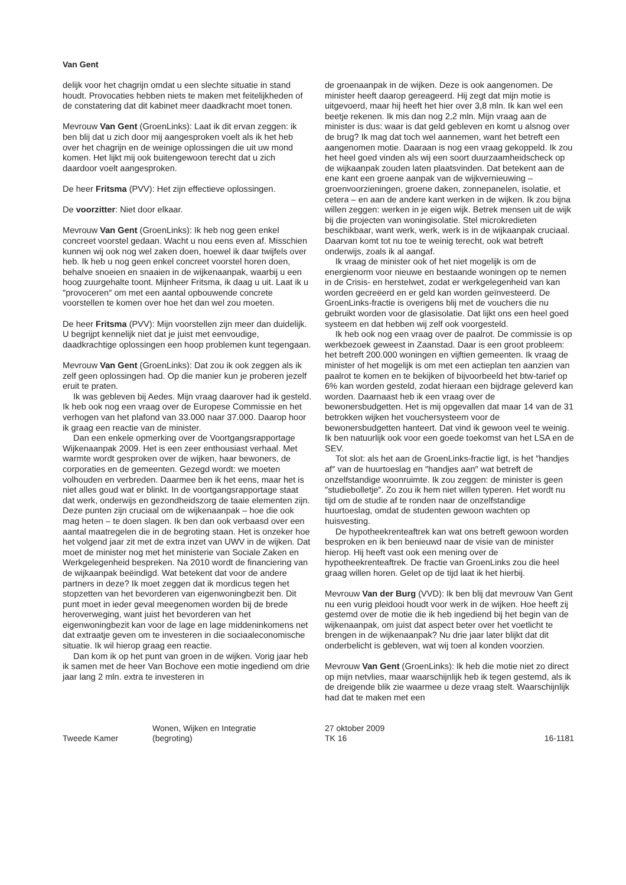Van Gent
delijk voor het chagrijn omdat u een slechte situatie in stand houdt. Provocaties hebben niets te maken met feitelijkheden of de constatering dat dit kabinet meer daadkracht moet tonen.
Mevrouw Van Gent (GroenLinks): Laat ik dit ervan zeggen: ik ben blij dat u zich door mij aangesproken voelt als ik het heb over het chagrijn en de weinige oplossingen die uit uw mond komen. Het lijkt mij ook buitengewoon terecht dat u zich daardoor voelt aangesproken.
De heer Fritsma (PVV): Het zijn effectieve oplossingen.
De voorzitter: Niet door elkaar.
Mevrouw Van Gent (GroenLinks): Ik heb nog geen enkel concreet voorstel gedaan. Wacht u nou eens even af. Misschien kunnen wij ook nog wel zaken doen, hoewel ik daar twijfels over heb. Ik heb u nog geen enkel concreet voorstel horen doen, behalve snoeien en snaaien in de wijkenaanpak, waarbij u een hoog zuurgehalte toont. Mijnheer Fritsma, ik daag u uit. Laat ik u ″provoceren″ om met een aantal opbouwende concrete voorstellen te komen over hoe het dan wel zou moeten.
De heer Fritsma (PVV): Mijn voorstellen zijn meer dan duidelijk. U begrijpt kennelijk niet dat je juist met eenvoudige, daadkrachtige oplossingen een hoop problemen kunt tegengaan.
Mevrouw Van Gent (GroenLinks): Dat zou ik ook zeggen als ik zelf geen oplossingen had. Op die manier kun je proberen jezelf eruit te praten.
Ik was gebleven bij Aedes. Mijn vraag daarover had ik gesteld. Ik heb ook nog een vraag over de Europese Commissie en het verhogen van het plafond van 33.000 naar 37.000. Daarop hoor ik graag een reactie van de minister.
Dan een enkele opmerking over de Voortgangsrapportage Wijkenaanpak 2009. Het is een zeer enthousiast verhaal. Met warmte wordt gesproken over de wijken, haar bewoners, de corporaties en de gemeenten. Gezegd wordt: we moeten volhouden en verbreden. Daarmee ben ik het eens, maar het is niet alles goud wat er blinkt. In de voortgangsrapportage staat dat werk, onderwijs en gezondheidszorg de taaie elementen zijn. Deze punten zijn cruciaal om de wijkenaanpak – hoe die ook mag heten – te doen slagen. Ik ben dan ook verbaasd over een aantal maatregelen die in de begroting staan. Het is onzeker hoe het volgend jaar zit met de extra inzet van UWV in de wijken. Dat moet de minister nog met het ministerie van Sociale Zaken en Werkgelegenheid bespreken. Na 2010 wordt de financiering van de wijkaanpak beëindigd. Wat betekent dat voor de andere partners in deze? Ik moet zeggen dat ik mordicus tegen het stopzetten van het bevorderen van eigenwoningbezit ben. Dit punt moet in ieder geval meegenomen worden bij de brede heroverweging, want juist het bevorderen van het eigenwoningbezit kan voor de lage en lage middeninkomens net dat extraatje geven om te investeren in die sociaaleconomische situatie. Ik wil hierop graag een reactie.
Dan kom ik op het punt van groen in de wijken. Vorig jaar heb ik samen met de heer Van Bochove een motie ingediend om drie jaar lang 2 mln. extra te investeren in
de groenaanpak in de wijken. Deze is ook aangenomen. De minister heeft daarop gereageerd. Hij zegt dat mijn motie is uitgevoerd, maar hij heeft het hier over 3,8 mln. Ik kan wel een beetje rekenen. Ik mis dan nog 2,2 mln. Mijn vraag aan de minister is dus: waar is dat geld gebleven en komt u alsnog over de brug? Ik mag dat toch wel aannemen, want het betreft een aangenomen motie. Daaraan is nog een vraag gekoppeld. Ik zou het heel goed vinden als wij een soort duurzaamheidscheck op de wijkaanpak zouden laten plaatsvinden. Dat betekent aan de ene kant een groene aanpak van de wijkvernieuwing – groenvoorzieningen, groene daken, zonnepanelen, isolatie, et cetera – en aan de andere kant werken in de wijken. Ik zou bijna willen zeggen: werken in je eigen wijk. Betrek mensen uit de wijk bij die projecten van woningisolatie. Stel microkredieten beschikbaar, want werk, werk, werk is in de wijkaanpak cruciaal. Daarvan komt tot nu toe te weinig terecht, ook wat betreft onderwijs, zoals ik al aangaf.
Ik vraag de minister ook of het niet mogelijk is om de energienorm voor nieuwe en bestaande woningen op te nemen in de Crisis- en herstelwet, zodat er werkgelegenheid van kan worden gecreëerd en er geld kan worden geïnvesteerd. De GroenLinks-fractie is overigens blij met de vouchers die nu gebruikt worden voor de glasisolatie. Dat lijkt ons een heel goed systeem en dat hebben wij zelf ook voorgesteld.
Ik heb ook nog een vraag over de paalrot. De commissie is op werkbezoek geweest in Zaanstad. Daar is een groot probleem: het betreft 200.000 woningen en vijftien gemeenten. Ik vraag de minister of het mogelijk is om met een actieplan ten aanzien van paalrot te komen en te bekijken of bijvoorbeeld het btw-tarief op 6% kan worden gesteld, zodat hieraan een bijdrage geleverd kan worden. Daarnaast heb ik een vraag over de bewonersbudgetten. Het is mij opgevallen dat maar 14 van de 31 betrokken wijken het vouchersysteem voor de bewonersbudgetten hanteert. Dat vind ik gewoon veel te weinig. Ik ben natuurlijk ook voor een goede toekomst van het LSA en de SEV.
Tot slot: als het aan de GroenLinks-fractie ligt, is het ″handjes af″ van de huurtoeslag en ″handjes aan″ wat betreft de onzelfstandige woonruimte. Ik zou zeggen: de minister is geen ″studiebolletje″. Zo zou ik hem niet willen typeren. Het wordt nu tijd om de studie af te ronden naar de onzelfstandige huurtoeslag, omdat de studenten gewoon wachten op huisvesting.
De hypotheekrenteaftrek kan wat ons betreft gewoon worden besproken en ik ben benieuwd naar de visie van de minister hierop. Hij heeft vast ook een mening over de hypotheekrenteaftrek. De fractie van GroenLinks zou die heel graag willen horen. Gelet op de tijd laat ik het hierbij.
Mevrouw Van der Burg (VVD): Ik ben blij dat mevrouw Van Gent nu een vurig pleidooi houdt voor werk in de wijken. Hoe heeft zij gestemd over de motie die ik heb ingediend bij het begin van de wijkenaanpak, om juist dat aspect beter over het voetlicht te brengen in de wijkenaanpak? Nu drie jaar later blijkt dat dit onderbelicht is gebleven, wat wij toen al konden voorzien.
Mevrouw Van Gent (GroenLinks): Ik heb die motie niet zo direct op mijn netvlies, maar waarschijnlijk heb ik tegen gestemd, als ik de dreigende blik zie waarmee u deze vraag stelt. Waarschijnlijk had dat te maken met een
Tweede Kamer
Wonen, Wijken en Integratie
(begroting)
27 oktober 2009
TK 16
16-1181